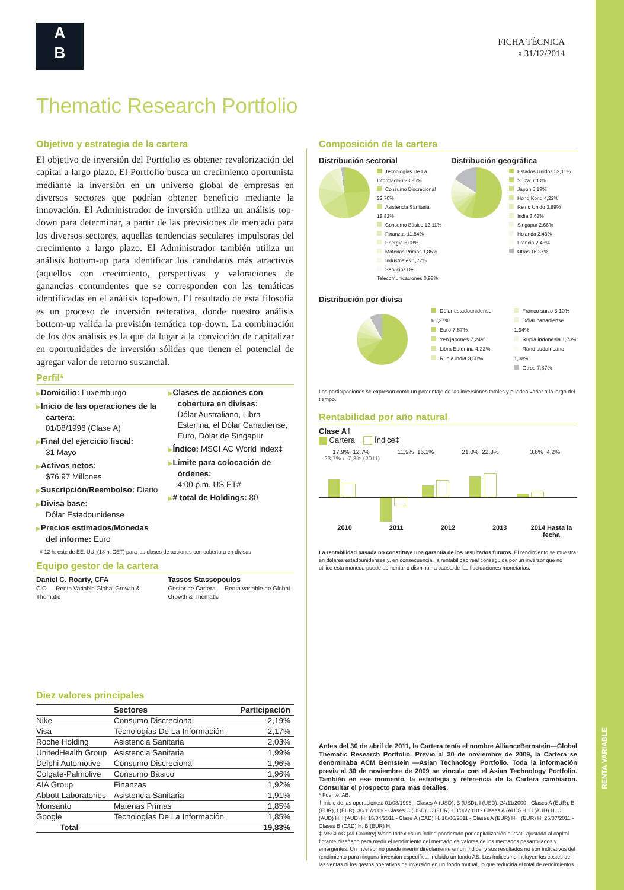RENTA VARIABLE
A
B
FICHA TÉCNICA
a 31/12/2014
Thematic Research Portfolio
Objetivo y estrategia de la cartera
El objetivo de inversión del Portfolio es obtener revalorización del capital a largo plazo. El Portfolio busca un crecimiento oportunista mediante la inversión en un universo global de empresas en diversos sectores que podrían obtener beneficio mediante la innovación. El Administrador de inversión utiliza un análisis top-down para determinar, a partir de las previsiones de mercado para los diversos sectores, aquellas tendencias seculares impulsoras del crecimiento a largo plazo. El Administrador también utiliza un análisis bottom-up para identificar los candidatos más atractivos (aquellos con crecimiento, perspectivas y valoraciones de ganancias contundentes que se corresponden con las temáticas identificadas en el análisis top-down. El resultado de esta filosofía es un proceso de inversión reiterativa, donde nuestro análisis bottom-up valida la previsión temática top-down. La combinación de los dos análisis es la que da lugar a la convicción de capitalizar en oportunidades de inversión sólidas que tienen el potencial de agregar valor de retorno sustancial.
Perfil*
▶Domicilio: Luxemburgo
▶Inicio de las operaciones de la cartera:
01/08/1996 (Clase A)
▶Final del ejercicio fiscal:
31 Mayo
▶Activos netos:
$76,97 Millones
▶Suscripción/Reembolso: Diario
▶Divisa base:
Dólar Estadounidense
▶Precios estimados/Monedas del informe: Euro
▶Clases de acciones con cobertura en divisas:
Dólar Australiano, Libra Esterlina, el Dólar Canadiense, Euro, Dólar de Singapur
▶Índice: MSCI AC World Index‡
▶Límite para colocación de órdenes:
4:00 p.m. US ET#
▶# total de Holdings: 80
# 12 h. este de EE. UU. (18 h. CET) para las clases de acciones con cobertura en divisas
Equipo gestor de la cartera
Daniel C. Roarty, CFA
CIO — Renta Variable Global Growth & Thematic
Tassos Stassopoulos
Gestor de Cartera — Renta variable de Global Growth & Thematic
Diez valores principales
| | Sectores | Participación |
| --- | --- | --- |
| Nike | Consumo Discrecional | 2,19% |
| Visa | Tecnologías De La Información | 2,17% |
| Roche Holding | Asistencia Sanitaria | 2,03% |
| UnitedHealth Group | Asistencia Sanitaria | 1,99% |
| Delphi Automotive | Consumo Discrecional | 1,96% |
| Colgate-Palmolive | Consumo Básico | 1,96% |
| AIA Group | Finanzas | 1,92% |
| Abbott Laboratories | Asistencia Sanitaria | 1,91% |
| Monsanto | Materias Primas | 1,85% |
| Google | Tecnologías De La Información | 1,85% |
| Total | | 19,83% |
Composición de la cartera
Distribución sectorial
Tecnologías De La Información 23,85%
Consumo Discrecional 22,70%
Asistencia Sanitaria 18,82%
Consumo Básico 12,11%
Finanzas 11,84%
Energía 6,08%
Materias Primas 1,85%
Industriales 1,77%
Servicios De Telecomunicaciones 0,98%
Distribución geográfica
Estados Unidos 53,11%
Suiza 6,03%
Japón 5,19%
Hong Kong 4,22%
Reino Unido 3,89%
India 3,62%
Singapur 2,66%
Holanda 2,48%
Francia 2,43%
Otros 16,37%
Distribución por divisa
Dólar estadounidense 61,27%
Euro 7,67%
Yen japonés 7,24%
Libra Esterlina 4,22%
Rupia india 3,58%
Franco suizo 3,10%
Dólar canadiense 1,94%
Rupia indonesia 1,73%
Rand sudafricano 1,38%
Otros 7,87%
Las participaciones se expresan como un porcentaje de las inversiones totales y pueden variar a lo largo del tiempo.
Rentabilidad por año natural
Clase A†
Cartera Índice‡
17,9% 12,7%
-23,7% / -7,3% (2011)
11,9% 16,1% 21,0% 22,8% 3,6% 4,2%
2010 2011 2012 2013 2014 Hasta la fecha
La rentabilidad pasada no constituye una garantía de los resultados futuros. El rendimiento se muestra en dólares estadounidenses y, en consecuencia, la rentabilidad real conseguida por un inversor que no utilice esta moneda puede aumentar o disminuir a causa de las fluctuaciones monetarias.
Antes del 30 de abril de 2011, la Cartera tenía el nombre AllianceBernstein—Global Thematic Research Portfolio. Previo al 30 de noviembre de 2009, la Cartera se denominaba ACM Bernstein —Asian Technology Portfolio. Toda la información previa al 30 de noviembre de 2009 se vincula con el Asian Technology Portfolio. También en ese momento, la estrategia y referencia de la Cartera cambiaron. Consultar el prospecto para más detalles.
* Fuente: AB.
† Inicio de las operaciones: 01/08/1996 - Clases A (USD), B (USD), I (USD). 24/11/2000 - Clases A (EUR), B (EUR), I (EUR). 30/11/2009 - Clases C (USD), C (EUR). 08/06/2010 - Clases A (AUD) H, B (AUD) H, C (AUD) H, I (AUD) H. 15/04/2011 - Clase A (CAD) H. 10/06/2011 - Clases A (EUR) H, I (EUR) H. 25/07/2011 - Clases B (CAD) H, B (EUR) H.
‡ MSCI AC (All Country) World Index es un índice ponderado por capitalización bursátil ajustada al capital flotante diseñado para medir el rendimiento del mercado de valores de los mercados desarrollados y emergentes. Un inversor no puede invertir directamente en un índice, y sus resultados no son indicativos del rendimiento para ninguna inversión específica, incluido un fondo AB. Los índices no incluyen los costes de las ventas ni los gastos operativos de inversión en un fondo mutual, lo que reduciría el total de rendimientos.